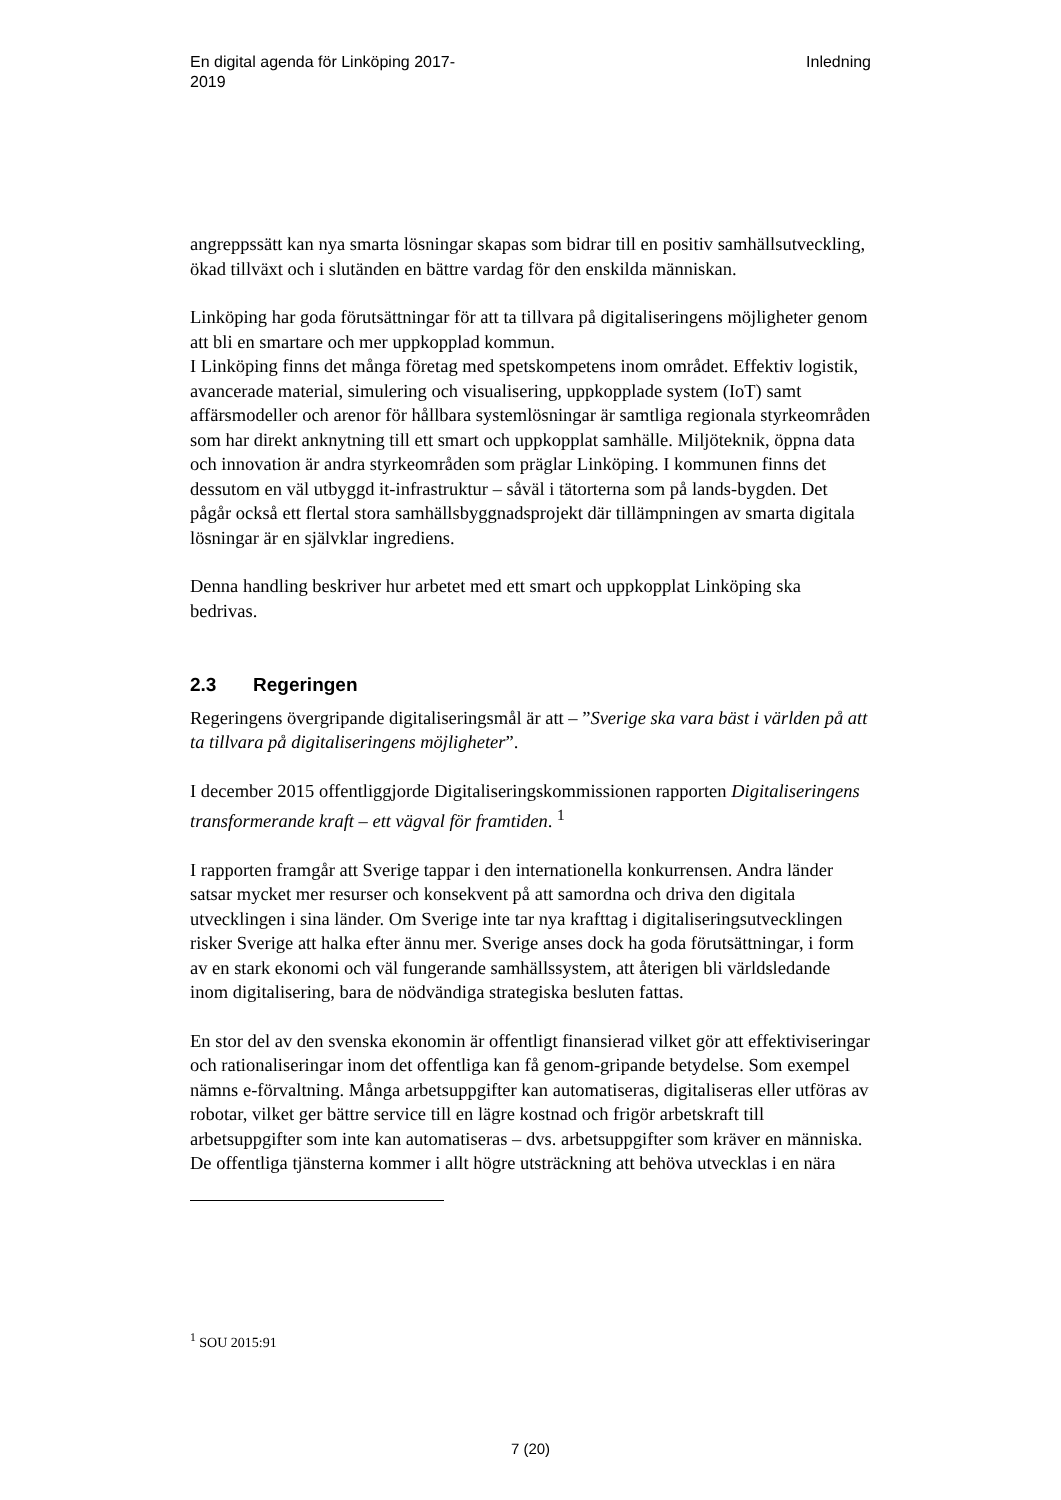En digital agenda för Linköping 2017-
2019
Inledning
angreppssätt kan nya smarta lösningar skapas som bidrar till en positiv samhällsutveckling, ökad tillväxt och i slutänden en bättre vardag för den enskilda människan.
Linköping har goda förutsättningar för att ta tillvara på digitaliseringens möjligheter genom att bli en smartare och mer uppkopplad kommun.
I Linköping finns det många företag med spetskompetens inom området. Effektiv logistik, avancerade material, simulering och visualisering, uppkopplade system (IoT) samt affärsmodeller och arenor för hållbara systemlösningar är samtliga regionala styrkeområden som har direkt anknytning till ett smart och uppkopplat samhälle. Miljöteknik, öppna data och innovation är andra styrkeområden som präglar Linköping. I kommunen finns det dessutom en väl utbyggd it-infrastruktur – såväl i tätorterna som på lands-bygden. Det pågår också ett flertal stora samhällsbyggnadsprojekt där tillämpningen av smarta digitala lösningar är en självklar ingrediens.
Denna handling beskriver hur arbetet med ett smart och uppkopplat Linköping ska bedrivas.
2.3 Regeringen
Regeringens övergripande digitaliseringsmål är att – ”Sverige ska vara bäst i världen på att ta tillvara på digitaliseringens möjligheter”.
I december 2015 offentliggjorde Digitaliseringskommissionen rapporten Digitaliseringens transformerande kraft – ett vägval för framtiden. <sup>1</sup>
I rapporten framgår att Sverige tappar i den internationella konkurrensen. Andra länder satsar mycket mer resurser och konsekvent på att samordna och driva den digitala utvecklingen i sina länder. Om Sverige inte tar nya krafttag i digitaliseringsutvecklingen risker Sverige att halka efter ännu mer. Sverige anses dock ha goda förutsättningar, i form av en stark ekonomi och väl fungerande samhällssystem, att återigen bli världsledande inom digitalisering, bara de nödvändiga strategiska besluten fattas.
En stor del av den svenska ekonomin är offentligt finansierad vilket gör att effektiviseringar och rationaliseringar inom det offentliga kan få genom-gripande betydelse. Som exempel nämns e-förvaltning. Många arbetsuppgifter kan automatiseras, digitaliseras eller utföras av robotar, vilket ger bättre service till en lägre kostnad och frigör arbetskraft till arbetsuppgifter som inte kan automatiseras – dvs. arbetsuppgifter som kräver en människa. De offentliga tjänsterna kommer i allt högre utsträckning att behöva utvecklas i en nära
<sup>1</sup> SOU 2015:91
7 (20)